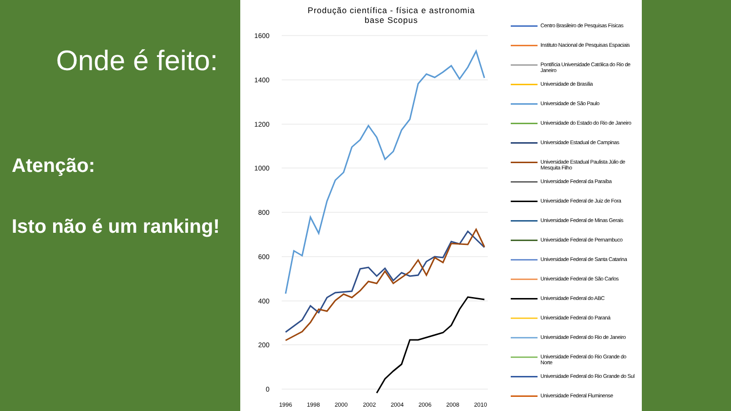Onde é feito:
Atenção:
Isto não é um ranking!
Produção científica - física e astronomia
base Scopus
1600
1400
1200
1000
800
600
400
200
0
1996
1998
2000
2002
2004
2006
2008
2010
Centro Brasileiro de Pesquisas Físicas
Instituto Nacional de Pesquisas Espaciais
Pontifícia Universidade Católica do Rio de Janeiro
Universidade de Brasília
Universidade de São Paulo
Universidade do Estado do Rio de Janeiro
Universidade Estadual de Campinas
Universidade Estadual Paulista Júlio de Mesquita Filho
Universidade Federal da Paraíba
Universidade Federal de Juiz de Fora
Universidade Federal de Minas Gerais
Universidade Federal de Pernambuco
Universidade Federal de Santa Catarina
Universidade Federal de São Carlos
Universidade Federal do ABC
Universidade Federal do Paraná
Universidade Federal do Rio de Janeiro
Universidade Federal do Rio Grande do Norte
Universidade Federal do Rio Grande do Sul
Universidade Federal Fluminense